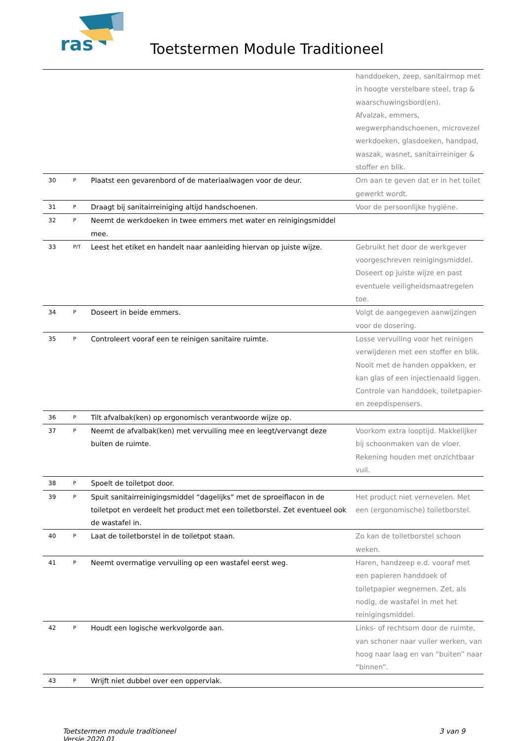ras
Toetstermen Module Traditioneel
| | | | handdoeken, zeep, sanitairmop met in hoogte verstelbare steel, trap & waarschuwingsbord(en). Afvalzak, emmers, wegwerphandschoenen, microvezel werkdoeken, glasdoeken, handpad, waszak, wasnet, sanitairreiniger & stoffer en blik. |
| 30 | P | Plaatst een gevarenbord of de materiaalwagen voor de deur. | Om aan te geven dat er in het toilet gewerkt wordt. |
| 31 | P | Draagt bij sanitairreiniging altijd handschoenen. | Voor de persoonlijke hygiëne. |
| 32 | P | Neemt de werkdoeken in twee emmers met water en reinigingsmiddel mee. | |
| 33 | P/T | Leest het etiket en handelt naar aanleiding hiervan op juiste wijze. | Gebruikt het door de werkgever voorgeschreven reinigingsmiddel. Doseert op juiste wijze en past eventuele veiligheidsmaatregelen toe. |
| 34 | P | Doseert in beide emmers. | Volgt de aangegeven aanwijzingen voor de dosering. |
| 35 | P | Controleert vooraf een te reinigen sanitaire ruimte. | Losse vervuiling voor het reinigen verwijderen met een stoffer en blik. Nooit met de handen oppakken, er kan glas of een injectienaald liggen. Controle van handdoek, toiletpapier- en zeepdispensers. |
| 36 | P | Tilt afvalbak(ken) op ergonomisch verantwoorde wijze op. | |
| 37 | P | Neemt de afvalbak(ken) met vervuiling mee en leegt/vervangt deze buiten de ruimte. | Voorkom extra looptijd. Makkelijker bij schoonmaken van de vloer. Rekening houden met onzichtbaar vuil. |
| 38 | P | Spoelt de toiletpot door. | |
| 39 | P | Spuit sanitairreinigingsmiddel “dagelijks” met de sproeiflacon in de toiletpot en verdeelt het product met een toiletborstel. Zet eventueel ook de wastafel in. | Het product niet vernevelen. Met een (ergonomische) toiletborstel. |
| 40 | P | Laat de toiletborstel in de toiletpot staan. | Zo kan de toiletborstel schoon weken. |
| 41 | P | Neemt overmatige vervuiling op een wastafel eerst weg. | Haren, handzeep e.d. vooraf met een papieren handdoek of toiletpapier wegnemen. Zet, als nodig, de wastafel in met het reinigingsmiddel. |
| 42 | P | Houdt een logische werkvolgorde aan. | Links- of rechtsom door de ruimte, van schoner naar vuiler werken, van hoog naar laag en van “buiten” naar “binnen”. |
| 43 | P | Wrijft niet dubbel over een oppervlak. | |
Toetstermen module traditioneel
Versie 2020.01
3 van 9